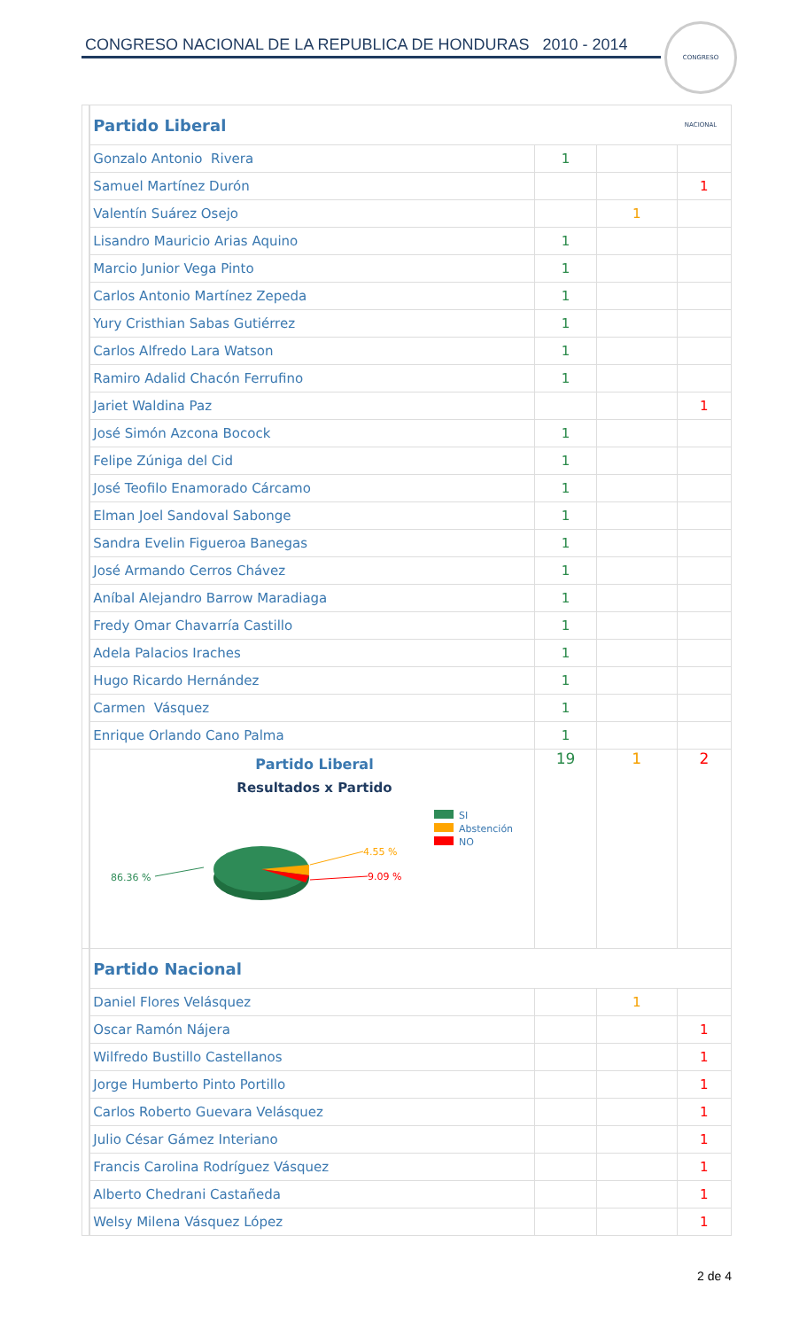CONGRESO NACIONAL DE LA REPUBLICA DE HONDURAS 2010 - 2014
CONGRESO NACIONAL
| | Partido Liberal | | | |
| | Gonzalo Antonio Rivera | 1 | | |
| | Samuel Martínez Durón | | | 1 |
| | Valentín Suárez Osejo | | 1 | |
| | Lisandro Mauricio Arias Aquino | 1 | | |
| | Marcio Junior Vega Pinto | 1 | | |
| | Carlos Antonio Martínez Zepeda | 1 | | |
| | Yury Cristhian Sabas Gutiérrez | 1 | | |
| | Carlos Alfredo Lara Watson | 1 | | |
| | Ramiro Adalid Chacón Ferrufino | 1 | | |
| | Jariet Waldina Paz | | | 1 |
| | José Simón Azcona Bocock | 1 | | |
| | Felipe Zúniga del Cid | 1 | | |
| | José Teofilo Enamorado Cárcamo | 1 | | |
| | Elman Joel Sandoval Sabonge | 1 | | |
| | Sandra Evelin Figueroa Banegas | 1 | | |
| | José Armando Cerros Chávez | 1 | | |
| | Aníbal Alejandro Barrow Maradiaga | 1 | | |
| | Fredy Omar Chavarría Castillo | 1 | | |
| | Adela Palacios Iraches | 1 | | |
| | Hugo Ricardo Hernández | 1 | | |
| | Carmen Vásquez | 1 | | |
| | Enrique Orlando Cano Palma | 1 | | |
| | Partido Liberal Resultados x Partido SI Abstención NO 86.36 % 4.55 % 9.09 % | 19 | 1 | 2 |
| | Partido Nacional | | | |
| | Daniel Flores Velásquez | | 1 | |
| | Oscar Ramón Nájera | | | 1 |
| | Wilfredo Bustillo Castellanos | | | 1 |
| | Jorge Humberto Pinto Portillo | | | 1 |
| | Carlos Roberto Guevara Velásquez | | | 1 |
| | Julio César Gámez Interiano | | | 1 |
| | Francis Carolina Rodríguez Vásquez | | | 1 |
| | Alberto Chedrani Castañeda | | | 1 |
| | Welsy Milena Vásquez López | | | 1 |
2 de 4